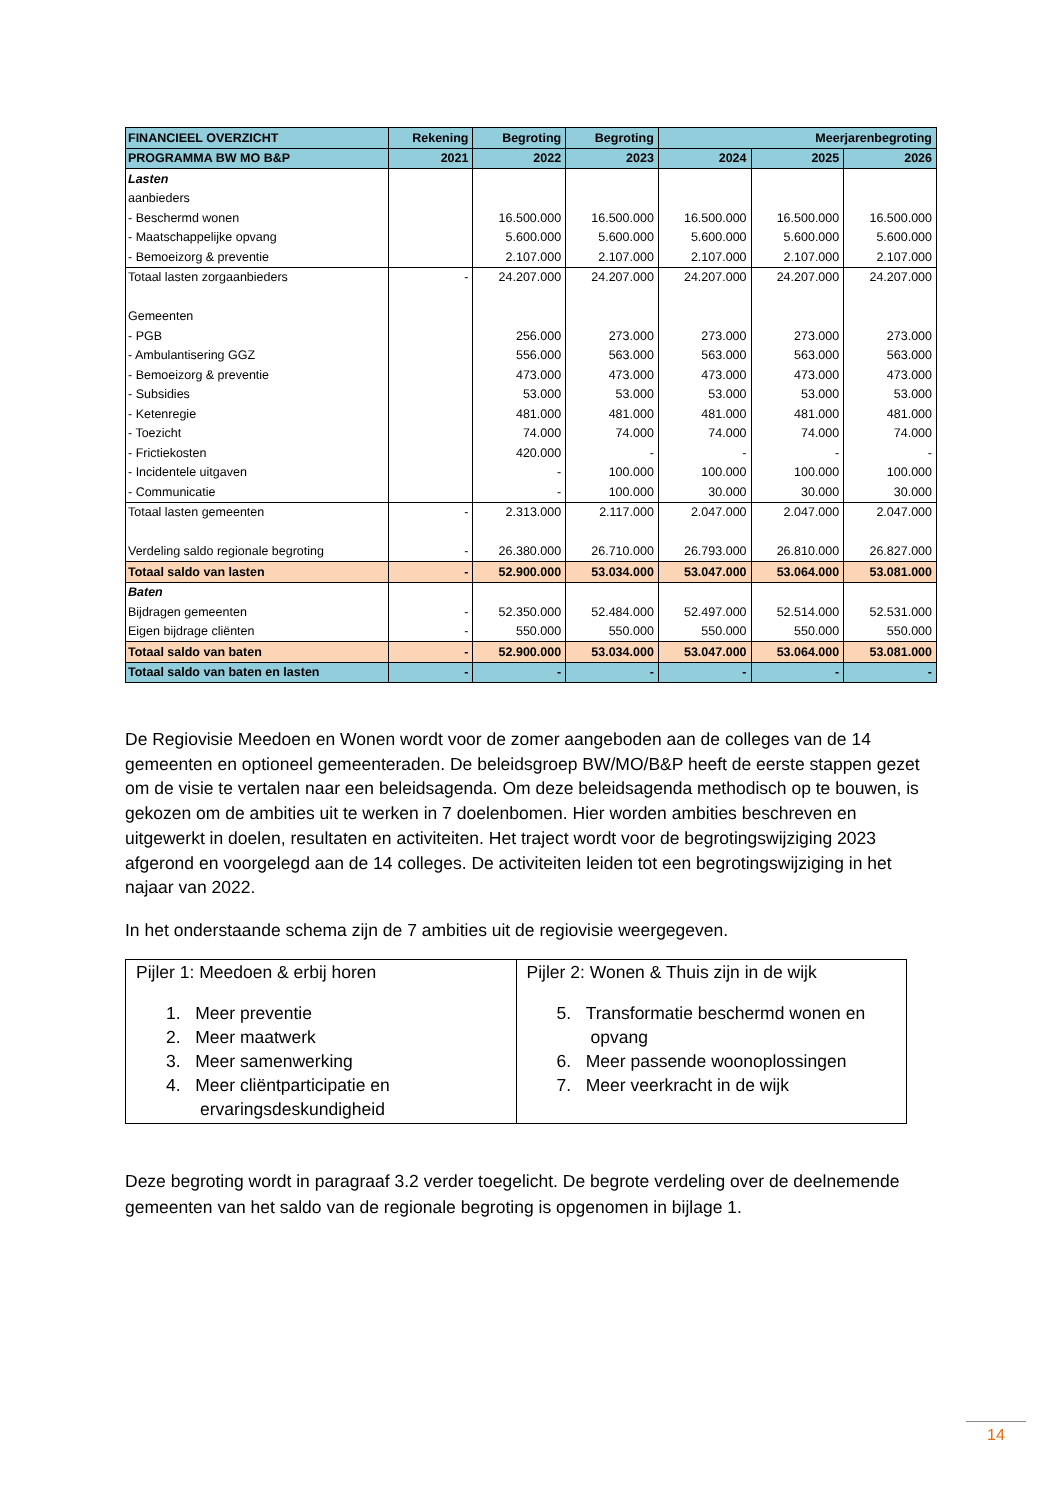| FINANCIEEL OVERZICHT | Rekening | Begroting | Begroting | Meerjarenbegroting | | |
| --- | --- | --- | --- | --- | --- | --- |
| PROGRAMMA BW MO B&P | 2021 | 2022 | 2023 | 2024 | 2025 | 2026 |
| Lasten | | | | | | |
| aanbieders | | | | | | |
| - Beschermd wonen | | 16.500.000 | 16.500.000 | 16.500.000 | 16.500.000 | 16.500.000 |
| - Maatschappelijke opvang | | 5.600.000 | 5.600.000 | 5.600.000 | 5.600.000 | 5.600.000 |
| - Bemoeizorg & preventie | | 2.107.000 | 2.107.000 | 2.107.000 | 2.107.000 | 2.107.000 |
| Totaal lasten zorgaanbieders | - | 24.207.000 | 24.207.000 | 24.207.000 | 24.207.000 | 24.207.000 |
| Gemeenten | | | | | | |
| - PGB | | 256.000 | 273.000 | 273.000 | 273.000 | 273.000 |
| - Ambulantisering GGZ | | 556.000 | 563.000 | 563.000 | 563.000 | 563.000 |
| - Bemoeizorg & preventie | | 473.000 | 473.000 | 473.000 | 473.000 | 473.000 |
| - Subsidies | | 53.000 | 53.000 | 53.000 | 53.000 | 53.000 |
| - Ketenregie | | 481.000 | 481.000 | 481.000 | 481.000 | 481.000 |
| - Toezicht | | 74.000 | 74.000 | 74.000 | 74.000 | 74.000 |
| - Frictiekosten | | 420.000 | - | - | - | - |
| - Incidentele uitgaven | | - | 100.000 | 100.000 | 100.000 | 100.000 |
| - Communicatie | | - | 100.000 | 30.000 | 30.000 | 30.000 |
| Totaal lasten gemeenten | - | 2.313.000 | 2.117.000 | 2.047.000 | 2.047.000 | 2.047.000 |
| Verdeling saldo regionale begroting | - | 26.380.000 | 26.710.000 | 26.793.000 | 26.810.000 | 26.827.000 |
| Totaal saldo van lasten | - | 52.900.000 | 53.034.000 | 53.047.000 | 53.064.000 | 53.081.000 |
| Baten | | | | | | |
| Bijdragen gemeenten | - | 52.350.000 | 52.484.000 | 52.497.000 | 52.514.000 | 52.531.000 |
| Eigen bijdrage cliënten | - | 550.000 | 550.000 | 550.000 | 550.000 | 550.000 |
| Totaal saldo van baten | - | 52.900.000 | 53.034.000 | 53.047.000 | 53.064.000 | 53.081.000 |
| Totaal saldo van baten en lasten | - | - | - | - | - | - |
De Regiovisie Meedoen en Wonen wordt voor de zomer aangeboden aan de colleges van de 14 gemeenten en optioneel gemeenteraden. De beleidsgroep BW/MO/B&P heeft de eerste stappen gezet om de visie te vertalen naar een beleidsagenda. Om deze beleidsagenda methodisch op te bouwen, is gekozen om de ambities uit te werken in 7 doelenbomen. Hier worden ambities beschreven en uitgewerkt in doelen, resultaten en activiteiten. Het traject wordt voor de begrotingswijziging 2023 afgerond en voorgelegd aan de 14 colleges. De activiteiten leiden tot een begrotingswijziging in het najaar van 2022.
In het onderstaande schema zijn de 7 ambities uit de regiovisie weergegeven.
| Pijler 1: Meedoen & erbij horen 1. Meer preventie 2. Meer maatwerk 3. Meer samenwerking 4. Meer cliëntparticipatie en ervaringsdeskundigheid | Pijler 2: Wonen & Thuis zijn in de wijk 5. Transformatie beschermd wonen en opvang 6. Meer passende woonoplossingen 7. Meer veerkracht in de wijk |
Deze begroting wordt in paragraaf 3.2 verder toegelicht. De begrote verdeling over de deelnemende gemeenten van het saldo van de regionale begroting is opgenomen in bijlage 1.
14